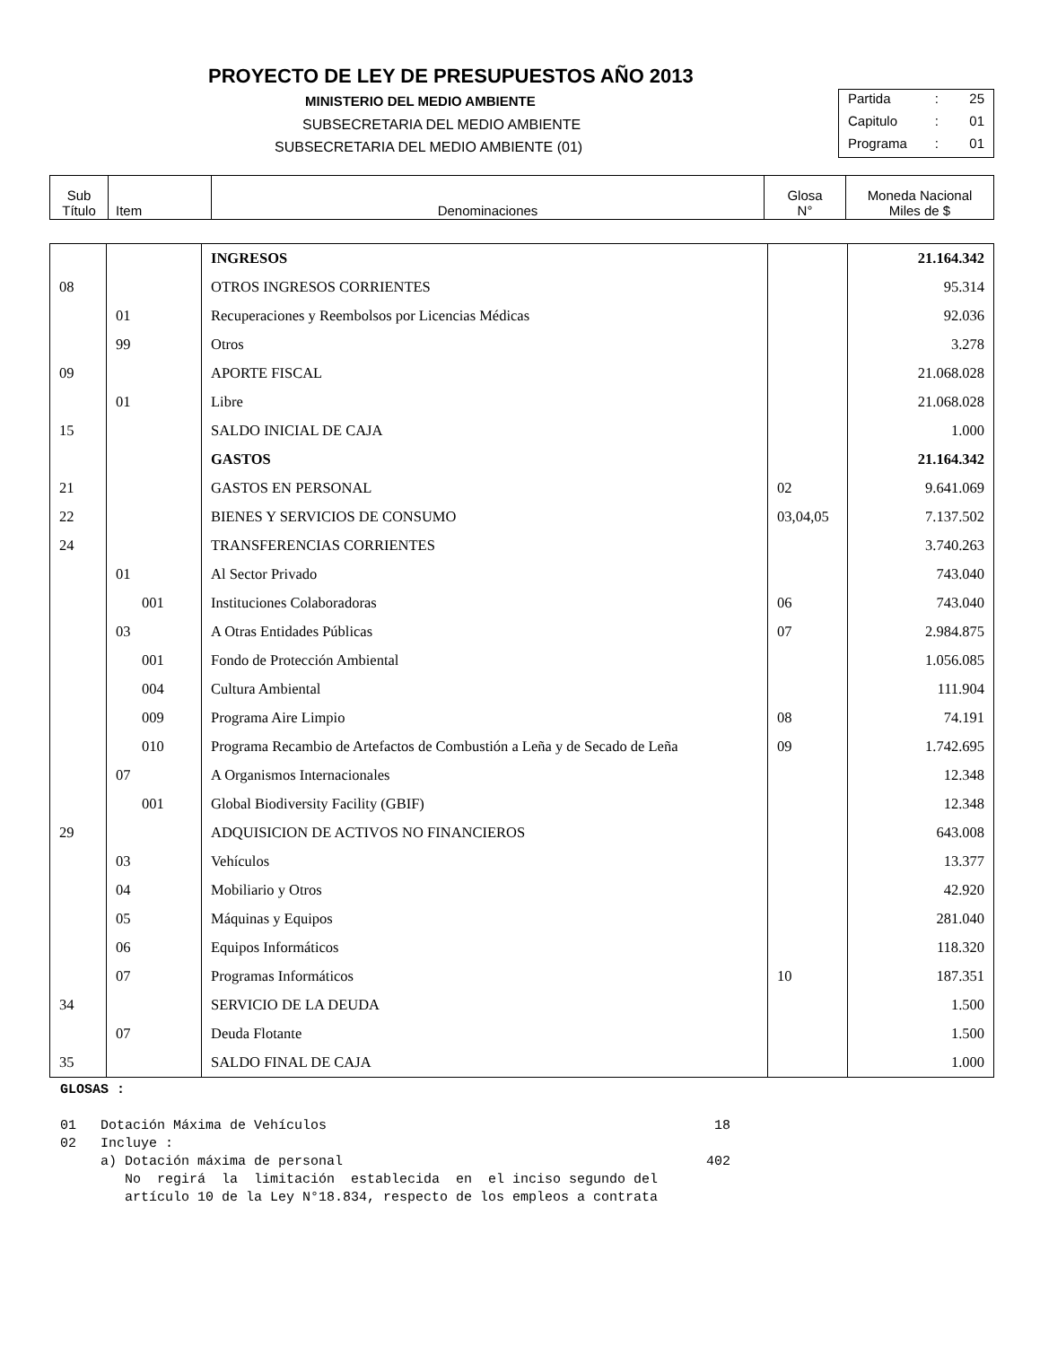PROYECTO DE LEY DE PRESUPUESTOS AÑO 2013
MINISTERIO DEL MEDIO AMBIENTE
SUBSECRETARIA DEL MEDIO AMBIENTE
SUBSECRETARIA DEL MEDIO AMBIENTE (01)
Partida: 25
Capitulo: 01
Programa: 01
| Sub Título | Item | Denominaciones | Glosa N° | Moneda Nacional Miles de $ |
| | | INGRESOS | | 21.164.342 |
| 08 | | OTROS INGRESOS CORRIENTES | | 95.314 |
| | 01 | Recuperaciones y Reembolsos por Licencias Médicas | | 92.036 |
| | 99 | Otros | | 3.278 |
| 09 | | APORTE FISCAL | | 21.068.028 |
| | 01 | Libre | | 21.068.028 |
| 15 | | SALDO INICIAL DE CAJA | | 1.000 |
| | | GASTOS | | 21.164.342 |
| 21 | | GASTOS EN PERSONAL | 02 | 9.641.069 |
| 22 | | BIENES Y SERVICIOS DE CONSUMO | 03,04,05 | 7.137.502 |
| 24 | | TRANSFERENCIAS CORRIENTES | | 3.740.263 |
| | 01 | Al Sector Privado | | 743.040 |
| | 001 | Instituciones Colaboradoras | 06 | 743.040 |
| | 03 | A Otras Entidades Públicas | 07 | 2.984.875 |
| | 001 | Fondo de Protección Ambiental | | 1.056.085 |
| | 004 | Cultura Ambiental | | 111.904 |
| | 009 | Programa Aire Limpio | 08 | 74.191 |
| | 010 | Programa Recambio de Artefactos de Combustión a Leña y de Secado de Leña | 09 | 1.742.695 |
| | 07 | A Organismos Internacionales | | 12.348 |
| | 001 | Global Biodiversity Facility (GBIF) | | 12.348 |
| 29 | | ADQUISICION DE ACTIVOS NO FINANCIEROS | | 643.008 |
| | 03 | Vehículos | | 13.377 |
| | 04 | Mobiliario y Otros | | 42.920 |
| | 05 | Máquinas y Equipos | | 281.040 |
| | 06 | Equipos Informáticos | | 118.320 |
| | 07 | Programas Informáticos | 10 | 187.351 |
| 34 | | SERVICIO DE LA DEUDA | | 1.500 |
| | 07 | Deuda Flotante | | 1.500 |
| 35 | | SALDO FINAL DE CAJA | | 1.000 |
GLOSAS :
01   Dotación Máxima de Vehículos                                                18
02   Incluye :
     a) Dotación máxima de personal                                             402
        No  regirá  la  limitación  establecida  en  el inciso segundo del
        artículo 10 de la Ley N°18.834, respecto de los empleos a contrata